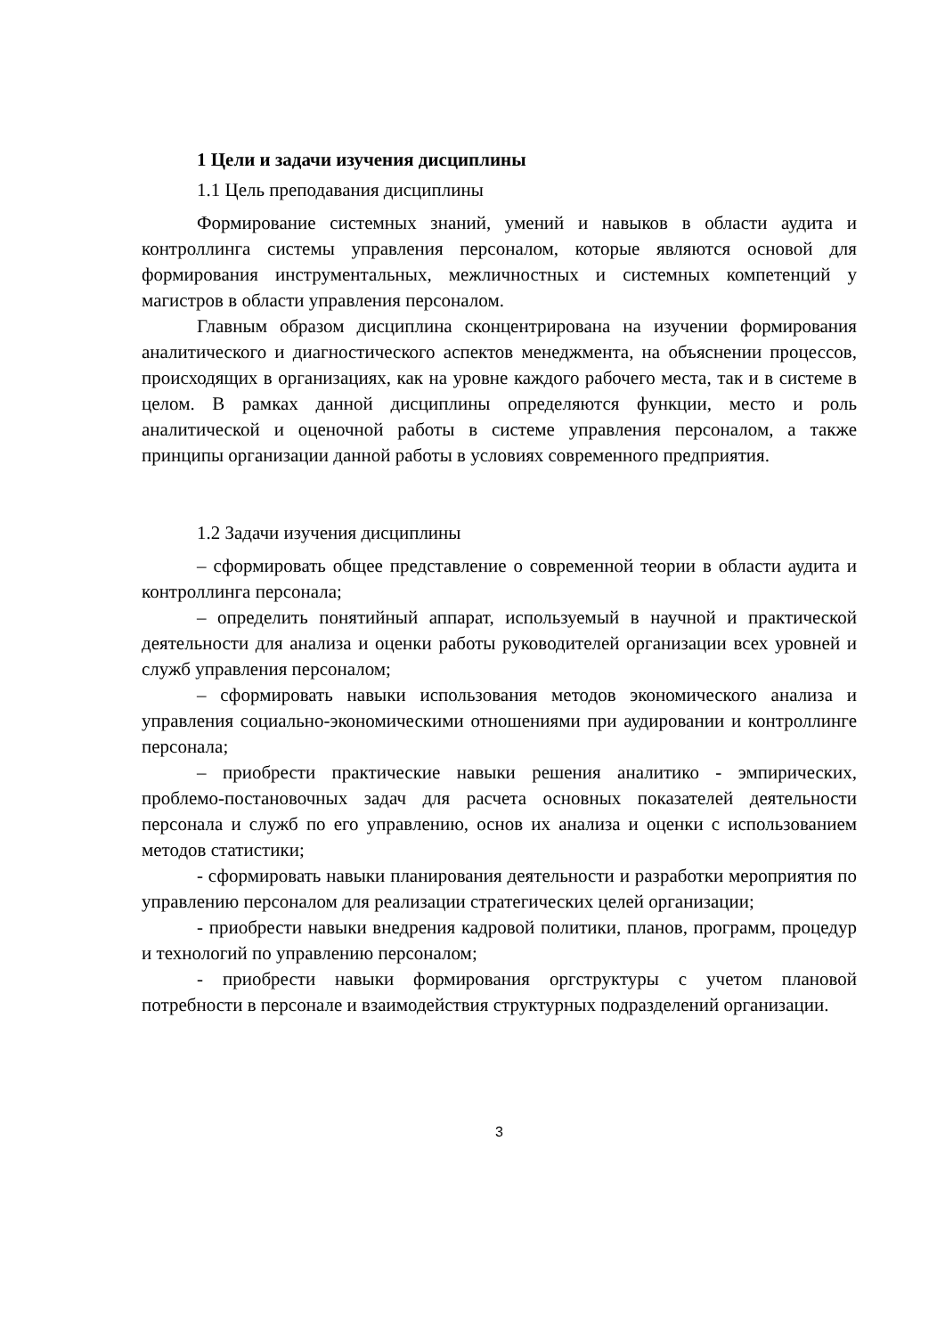1 Цели и задачи изучения дисциплины
1.1 Цель преподавания дисциплины
Формирование системных знаний, умений и навыков в области аудита и контроллинга системы управления персоналом, которые являются основой для формирования инструментальных, межличностных и системных компетенций у магистров в области управления персоналом.
Главным образом дисциплина сконцентрирована на изучении формирования аналитического и диагностического аспектов менеджмента, на объяснении процессов, происходящих в организациях, как на уровне каждого рабочего места, так и в системе в целом. В рамках данной дисциплины определяются функции, место и роль аналитической и оценочной работы в системе управления персоналом, а также принципы организации данной работы в условиях современного предприятия.
1.2 Задачи изучения дисциплины
– сформировать общее представление о современной теории в области аудита и контроллинга персонала;
– определить понятийный аппарат, используемый в научной и практической деятельности для анализа и оценки работы руководителей организации всех уровней и служб управления персоналом;
– сформировать навыки использования методов экономического анализа и управления социально-экономическими отношениями при аудировании и контроллинге персонала;
– приобрести практические навыки решения аналитико - эмпирических, проблемо-постановочных задач для расчета основных показателей деятельности персонала и служб по его управлению, основ их анализа и оценки с использованием методов статистики;
- сформировать навыки планирования деятельности и разработки мероприятия по управлению персоналом для реализации стратегических целей организации;
- приобрести навыки внедрения кадровой политики, планов, программ, процедур и технологий по управлению персоналом;
- приобрести навыки формирования оргструктуры с учетом плановой потребности в персонале и взаимодействия структурных подразделений организации.
3